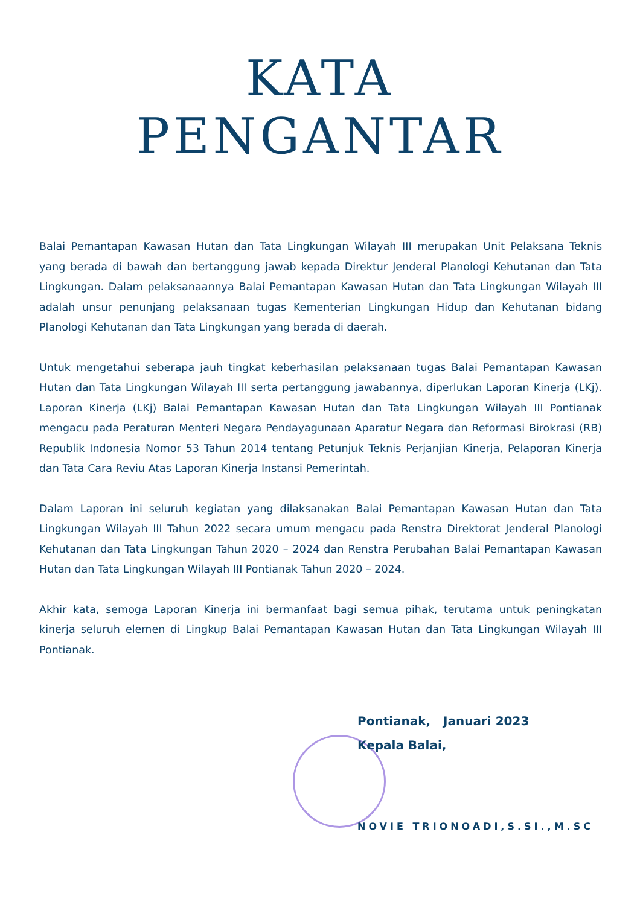KATA
PENGANTAR
Balai Pemantapan Kawasan Hutan dan Tata Lingkungan Wilayah III merupakan Unit Pelaksana Teknis yang berada di bawah dan bertanggung jawab kepada Direktur Jenderal Planologi Kehutanan dan Tata Lingkungan. Dalam pelaksanaannya Balai Pemantapan Kawasan Hutan dan Tata Lingkungan Wilayah III adalah unsur penunjang pelaksanaan tugas Kementerian Lingkungan Hidup dan Kehutanan bidang Planologi Kehutanan dan Tata Lingkungan yang berada di daerah.
Untuk mengetahui seberapa jauh tingkat keberhasilan pelaksanaan tugas Balai Pemantapan Kawasan Hutan dan Tata Lingkungan Wilayah III serta pertanggung jawabannya, diperlukan Laporan Kinerja (LKj). Laporan Kinerja (LKj) Balai Pemantapan Kawasan Hutan dan Tata Lingkungan Wilayah III Pontianak mengacu pada Peraturan Menteri Negara Pendayagunaan Aparatur Negara dan Reformasi Birokrasi (RB) Republik Indonesia Nomor 53 Tahun 2014 tentang Petunjuk Teknis Perjanjian Kinerja, Pelaporan Kinerja dan Tata Cara Reviu Atas Laporan Kinerja Instansi Pemerintah.
Dalam Laporan ini seluruh kegiatan yang dilaksanakan Balai Pemantapan Kawasan Hutan dan Tata Lingkungan Wilayah III Tahun 2022 secara umum mengacu pada Renstra Direktorat Jenderal Planologi Kehutanan dan Tata Lingkungan Tahun 2020 – 2024 dan Renstra Perubahan Balai Pemantapan Kawasan Hutan dan Tata Lingkungan Wilayah III Pontianak Tahun 2020 – 2024.
Akhir kata, semoga Laporan Kinerja ini bermanfaat bagi semua pihak, terutama untuk peningkatan kinerja seluruh elemen di Lingkup Balai Pemantapan Kawasan Hutan dan Tata Lingkungan Wilayah III Pontianak.
Pontianak, Januari 2023
Kepala Balai,
NOVIE TRIONOADI,S.SI.,M.SC